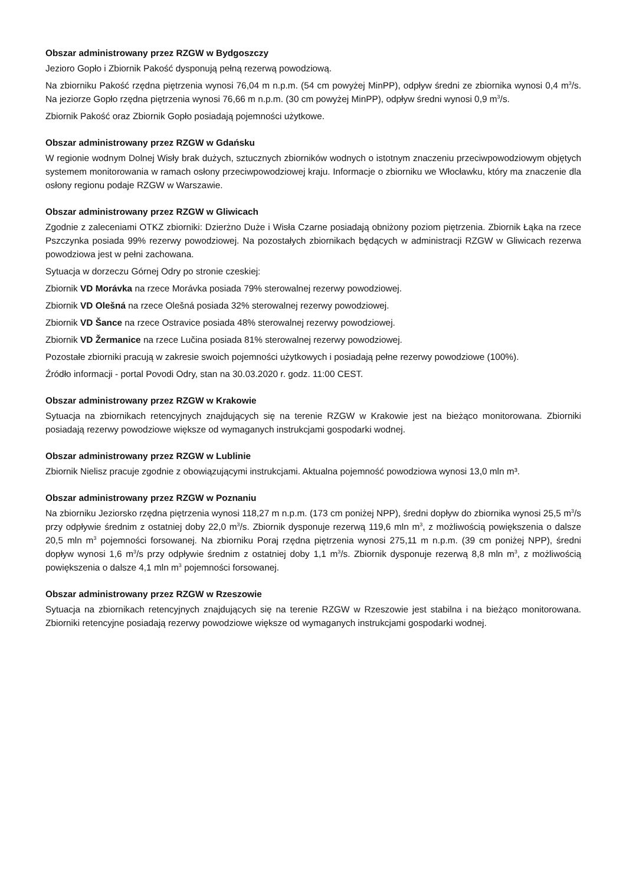Obszar administrowany przez RZGW w Bydgoszczy
Jezioro Gopło i Zbiornik Pakość dysponują pełną rezerwą powodziową.
Na zbiorniku Pakość rzędna piętrzenia wynosi 76,04 m n.p.m. (54 cm powyżej MinPP), odpływ średni ze zbiornika wynosi 0,4 m<sup>3</sup>/s. Na jeziorze Gopło rzędna piętrzenia wynosi 76,66 m n.p.m. (30 cm powyżej MinPP), odpływ średni wynosi 0,9 m<sup>3</sup>/s.
Zbiornik Pakość oraz Zbiornik Gopło posiadają pojemności użytkowe.
Obszar administrowany przez RZGW w Gdańsku
W regionie wodnym Dolnej Wisły brak dużych, sztucznych zbiorników wodnych o istotnym znaczeniu przeciwpowodziowym objętych systemem monitorowania w ramach osłony przeciwpowodziowej kraju. Informacje o zbiorniku we Włocławku, który ma znaczenie dla osłony regionu podaje RZGW w Warszawie.
Obszar administrowany przez RZGW w Gliwicach
Zgodnie z zaleceniami OTKZ zbiorniki: Dzierżno Duże i Wisła Czarne posiadają obniżony poziom piętrzenia. Zbiornik Łąka na rzece Pszczynka posiada 99% rezerwy powodziowej. Na pozostałych zbiornikach będących w administracji RZGW w Gliwicach rezerwa powodziowa jest w pełni zachowana.
Sytuacja w dorzeczu Górnej Odry po stronie czeskiej:
Zbiornik VD Morávka na rzece Morávka posiada 79% sterowalnej rezerwy powodziowej.
Zbiornik VD Olešná na rzece Olešná posiada 32% sterowalnej rezerwy powodziowej.
Zbiornik VD Šance na rzece Ostravice posiada 48% sterowalnej rezerwy powodziowej.
Zbiornik VD Žermanice na rzece Lučina posiada 81% sterowalnej rezerwy powodziowej.
Pozostałe zbiorniki pracują w zakresie swoich pojemności użytkowych i posiadają pełne rezerwy powodziowe (100%).
Źródło informacji - portal Povodi Odry, stan na 30.03.2020 r. godz. 11:00 CEST.
Obszar administrowany przez RZGW w Krakowie
Sytuacja na zbiornikach retencyjnych znajdujących się na terenie RZGW w Krakowie jest na bieżąco monitorowana. Zbiorniki posiadają rezerwy powodziowe większe od wymaganych instrukcjami gospodarki wodnej.
Obszar administrowany przez RZGW w Lublinie
Zbiornik Nielisz pracuje zgodnie z obowiązującymi instrukcjami. Aktualna pojemność powodziowa wynosi 13,0 mln m³.
Obszar administrowany przez RZGW w Poznaniu
Na zbiorniku Jeziorsko rzędna piętrzenia wynosi 118,27 m n.p.m. (173 cm poniżej NPP), średni dopływ do zbiornika wynosi 25,5 m<sup>3</sup>/s przy odpływie średnim z ostatniej doby 22,0 m<sup>3</sup>/s. Zbiornik dysponuje rezerwą 119,6 mln m<sup>3</sup>, z możliwością powiększenia o dalsze 20,5 mln m<sup>3</sup> pojemności forsowanej. Na zbiorniku Poraj rzędna piętrzenia wynosi 275,11 m n.p.m. (39 cm poniżej NPP), średni dopływ wynosi 1,6 m<sup>3</sup>/s przy odpływie średnim z ostatniej doby 1,1 m<sup>3</sup>/s. Zbiornik dysponuje rezerwą 8,8 mln m<sup>3</sup>, z możliwością powiększenia o dalsze 4,1 mln m<sup>3</sup> pojemności forsowanej.
Obszar administrowany przez RZGW w Rzeszowie
Sytuacja na zbiornikach retencyjnych znajdujących się na terenie RZGW w Rzeszowie jest stabilna i na bieżąco monitorowana. Zbiorniki retencyjne posiadają rezerwy powodziowe większe od wymaganych instrukcjami gospodarki wodnej.